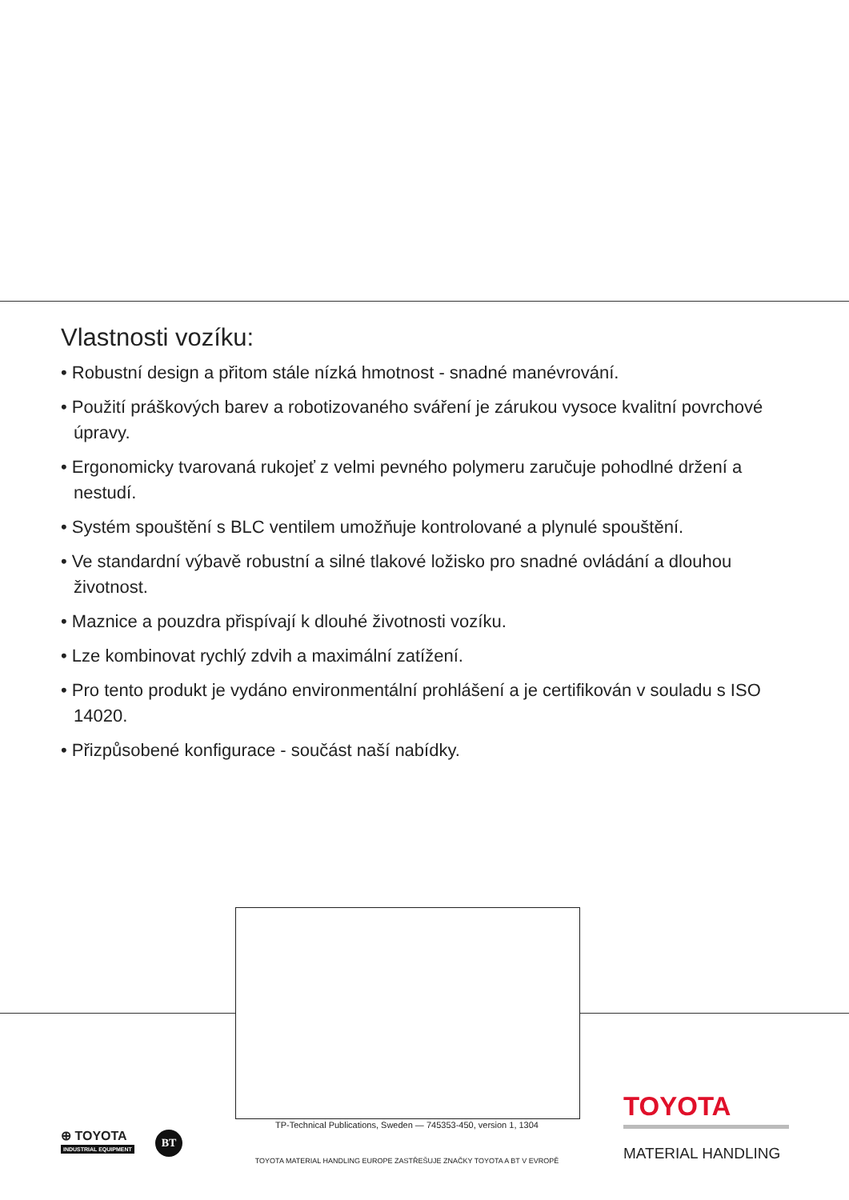Vlastnosti vozíku:
• Robustní design a přitom stále nízká hmotnost - snadné manévrování.
• Použití práškových barev a robotizovaného sváření je zárukou vysoce kvalitní povrchové úpravy.
• Ergonomicky tvarovaná rukojeť z velmi pevného polymeru zaručuje pohodlné držení a nestudí.
• Systém spouštění s BLC ventilem umožňuje kontrolované a plynulé spouštění.
• Ve standardní výbavě robustní a silné tlakové ložisko pro snadné ovládání a dlouhou životnost.
• Maznice a pouzdra přispívají k dlouhé životnosti vozíku.
• Lze kombinovat rychlý zdvih a maximální zatížení.
• Pro tento produkt je vydáno environmentální prohlášení a je certifikován v souladu s ISO 14020.
• Přizpůsobené konfigurace - součást naší nabídky.
TP-Technical Publications, Sweden — 745353-450, version 1, 1304
TOYOTA MATERIAL HANDLING EUROPE ZASTŘEŠUJE ZNAČKY TOYOTA A BT V EVROPĚ
⊕ TOYOTA
INDUSTRIAL EQUIPMENT
BT
TOYOTA
MATERIAL HANDLING